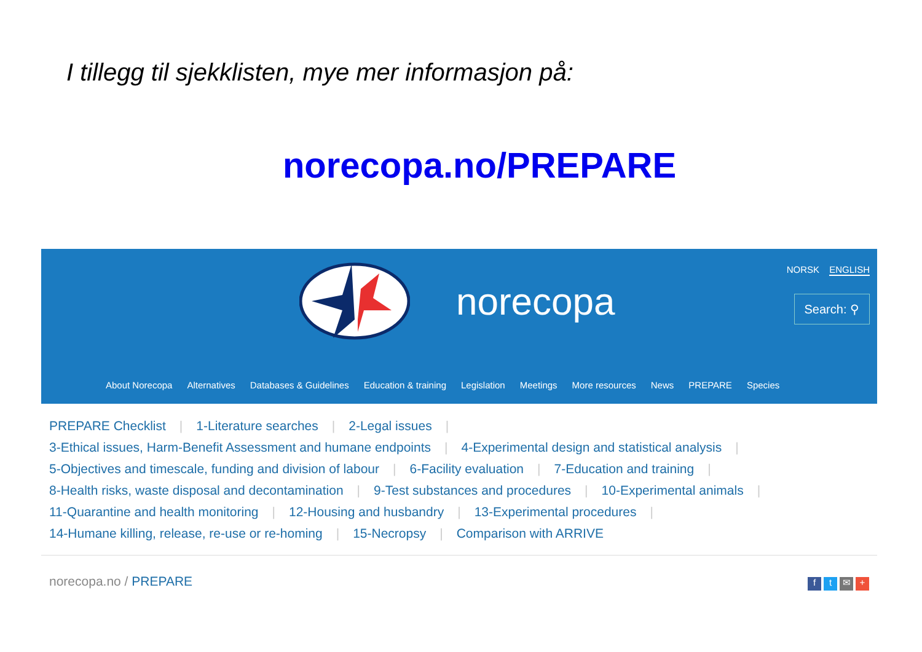I tillegg til sjekklisten, mye mer informasjon på:
norecopa.no/PREPARE
norecopa
NORSK ENGLISH
Search: ⚲
About Norecopa Alternatives Databases & Guidelines Education & training Legislation Meetings More resources News PREPARE Species
PREPARE Checklist | 1-Literature searches | 2-Legal issues |
3-Ethical issues, Harm-Benefit Assessment and humane endpoints | 4-Experimental design and statistical analysis |
5-Objectives and timescale, funding and division of labour | 6-Facility evaluation | 7-Education and training |
8-Health risks, waste disposal and decontamination | 9-Test substances and procedures | 10-Experimental animals |
11-Quarantine and health monitoring | 12-Housing and husbandry | 13-Experimental procedures |
14-Humane killing, release, re-use or re-homing | 15-Necropsy | Comparison with ARRIVE
norecopa.no / PREPARE
ft ✉ +